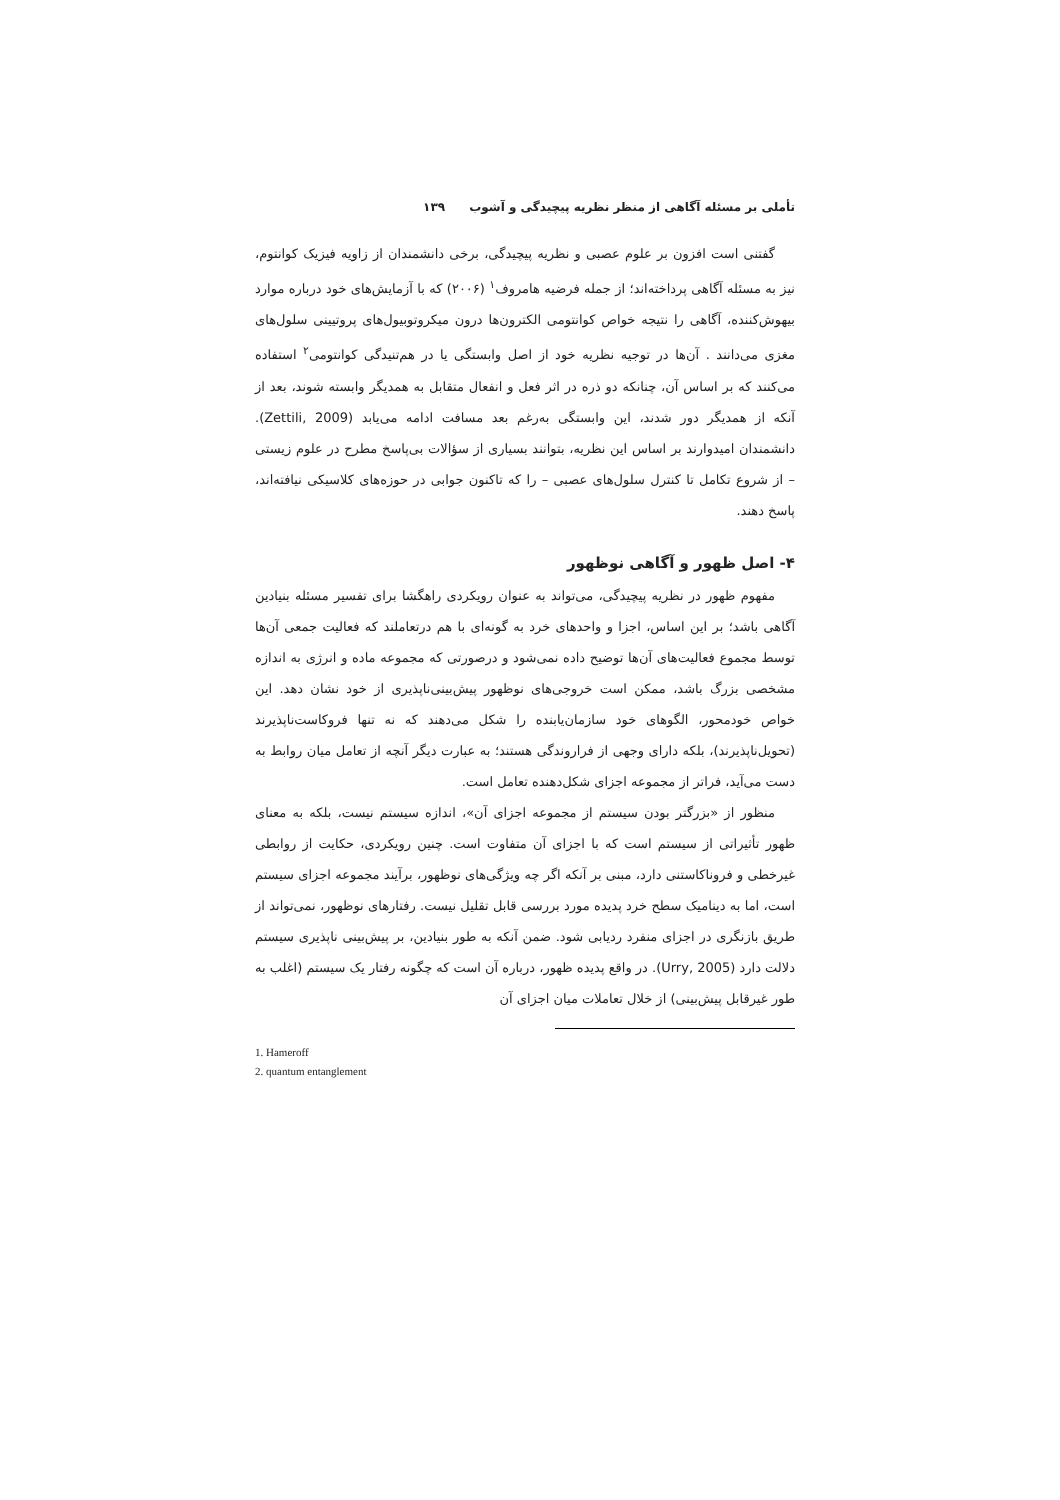تأملی بر مسئله آگاهی از منظر نظریه پیچیدگی و آشوب ۱۳۹
گفتنی است افزون بر علوم عصبی و نظریه پیچیدگی، برخی دانشمندان از زاویه فیزیک کوانتوم، نیز به مسئله آگاهی پرداخته‌اند؛ از جمله فرضیه هامروف<sup>۱</sup> (۲۰۰۶) که با آزمایش‌های خود درباره موارد بیهوش‌کننده، آگاهی را نتیجه خواص کوانتومی الکترون‌ها درون میکروتوبیول‌های پروتیینی سلول‌های مغزی می‌دانند . آن‌ها در توجیه نظریه خود از اصل وابستگی یا در هم‌تنیدگی کوانتومی<sup>۲</sup> استفاده می‌کنند که بر اساس آن، چنانکه دو ذره در اثر فعل و انفعال متقابل به همدیگر وابسته شوند، بعد از آنکه از همدیگر دور شدند، این وابستگی به‌رغم بعد مسافت ادامه می‌یابد (Zettili, 2009). دانشمندان امیدوارند بر اساس این نظریه، بتوانند بسیاری از سؤالات بی‌پاسخ مطرح در علوم زیستی – از شروع تکامل تا کنترل سلول‌های عصبی – را که تاکنون جوابی در حوزه‌های کلاسیکی نیافته‌اند، پاسخ دهند.
۴- اصل ظهور و آگاهی نوظهور
مفهوم ظهور در نظریه پیچیدگی، می‌تواند به عنوان رویکردی راهگشا برای تفسیر مسئله بنیادین آگاهی باشد؛ بر این اساس، اجزا و واحدهای خرد به گونه‌ای با هم درتعاملند که فعالیت جمعی آن‌ها توسط مجموع فعالیت‌های آن‌ها توضیح داده نمی‌شود و درصورتی که مجموعه ماده و انرژی به اندازه مشخصی بزرگ باشد، ممکن است خروجی‌های نوظهور پیش‌بینی‌ناپذیری از خود نشان دهد. این خواص خودمحور، الگوهای خود سازمان‌یابنده را شکل می‌دهند که نه تنها فروکاست‌ناپذیرند (تحویل‌ناپذیرند)، بلکه دارای وجهی از فراروندگی هستند؛ به عبارت دیگر آنچه از تعامل میان روابط به دست می‌آید، فراتر از مجموعه اجزای شکل‌دهنده تعامل است.
منظور از «بزرگتر بودن سیستم از مجموعه اجزای آن»، اندازه سیستم نیست، بلکه به معنای ظهور تأثیراتی از سیستم است که با اجزای آن متفاوت است. چنین رویکردی، حکایت از روابطی غیرخطی و فروناکاستنی دارد، مبنی بر آنکه اگر چه ویژگی‌های نوظهور، برآیند مجموعه اجزای سیستم است، اما به دینامیک سطح خرد پدیده مورد بررسی قابل تقلیل نیست. رفتارهای نوظهور، نمی‌تواند از طریق بازنگری در اجزای منفرد ردیابی شود. ضمن آنکه به طور بنیادین، بر پیش‌بینی ناپذیری سیستم دلالت دارد (Urry, 2005). در واقع پدیده ظهور، درباره آن است که چگونه رفتار یک سیستم (اغلب به طور غیرقابل پیش‌بینی) از خلال تعاملات میان اجزای آن
1. Hameroff
2. quantum entanglement